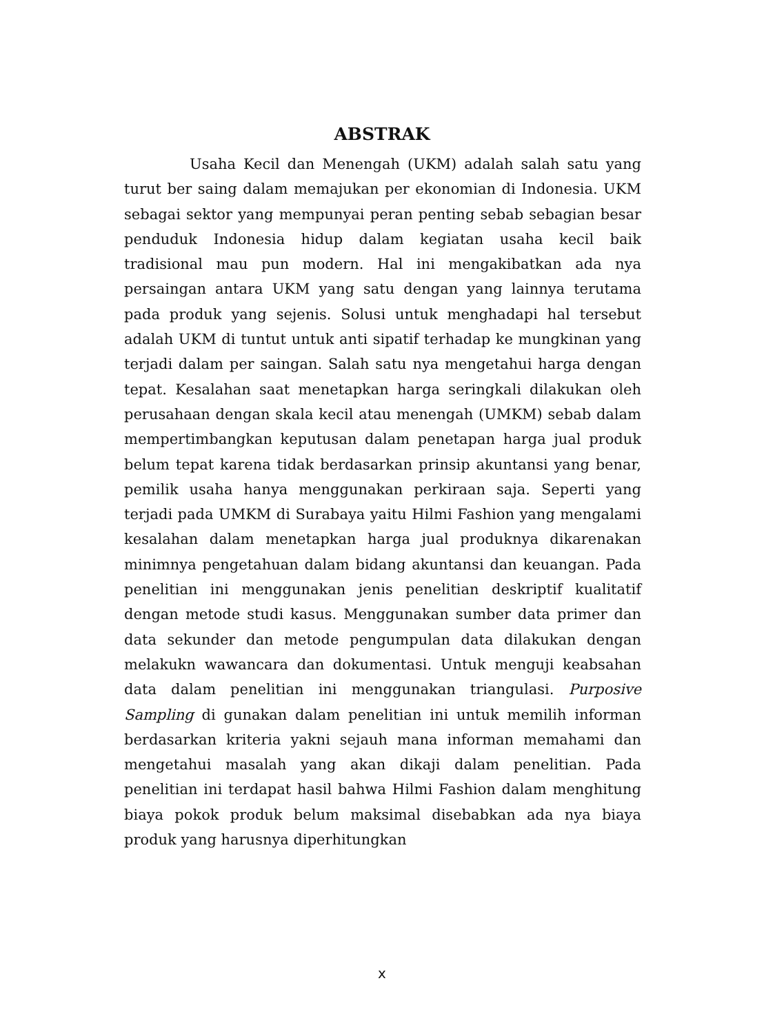ABSTRAK
Usaha Kecil dan Menengah (UKM) adalah salah satu yang turut ber saing dalam memajukan per ekonomian di Indonesia. UKM sebagai sektor yang mempunyai peran penting sebab sebagian besar penduduk Indonesia hidup dalam kegiatan usaha kecil baik tradisional mau pun modern. Hal ini mengakibatkan ada nya persaingan antara UKM yang satu dengan yang lainnya terutama pada produk yang sejenis. Solusi untuk menghadapi hal tersebut adalah UKM di tuntut untuk anti sipatif terhadap ke mungkinan yang terjadi dalam per saingan. Salah satu nya mengetahui harga dengan tepat. Kesalahan saat menetapkan harga seringkali dilakukan oleh perusahaan dengan skala kecil atau menengah (UMKM) sebab dalam mempertimbangkan keputusan dalam penetapan harga jual produk belum tepat karena tidak berdasarkan prinsip akuntansi yang benar, pemilik usaha hanya menggunakan perkiraan saja. Seperti yang terjadi pada UMKM di Surabaya yaitu Hilmi Fashion yang mengalami kesalahan dalam menetapkan harga jual produknya dikarenakan minimnya pengetahuan dalam bidang akuntansi dan keuangan. Pada penelitian ini menggunakan jenis penelitian deskriptif kualitatif dengan metode studi kasus. Menggunakan sumber data primer dan data sekunder dan metode pengumpulan data dilakukan dengan melakukn wawancara dan dokumentasi. Untuk menguji keabsahan data dalam penelitian ini menggunakan triangulasi. Purposive Sampling di gunakan dalam penelitian ini untuk memilih informan berdasarkan kriteria yakni sejauh mana informan memahami dan mengetahui masalah yang akan dikaji dalam penelitian. Pada penelitian ini terdapat hasil bahwa Hilmi Fashion dalam menghitung biaya pokok produk belum maksimal disebabkan ada nya biaya produk yang harusnya diperhitungkan
x